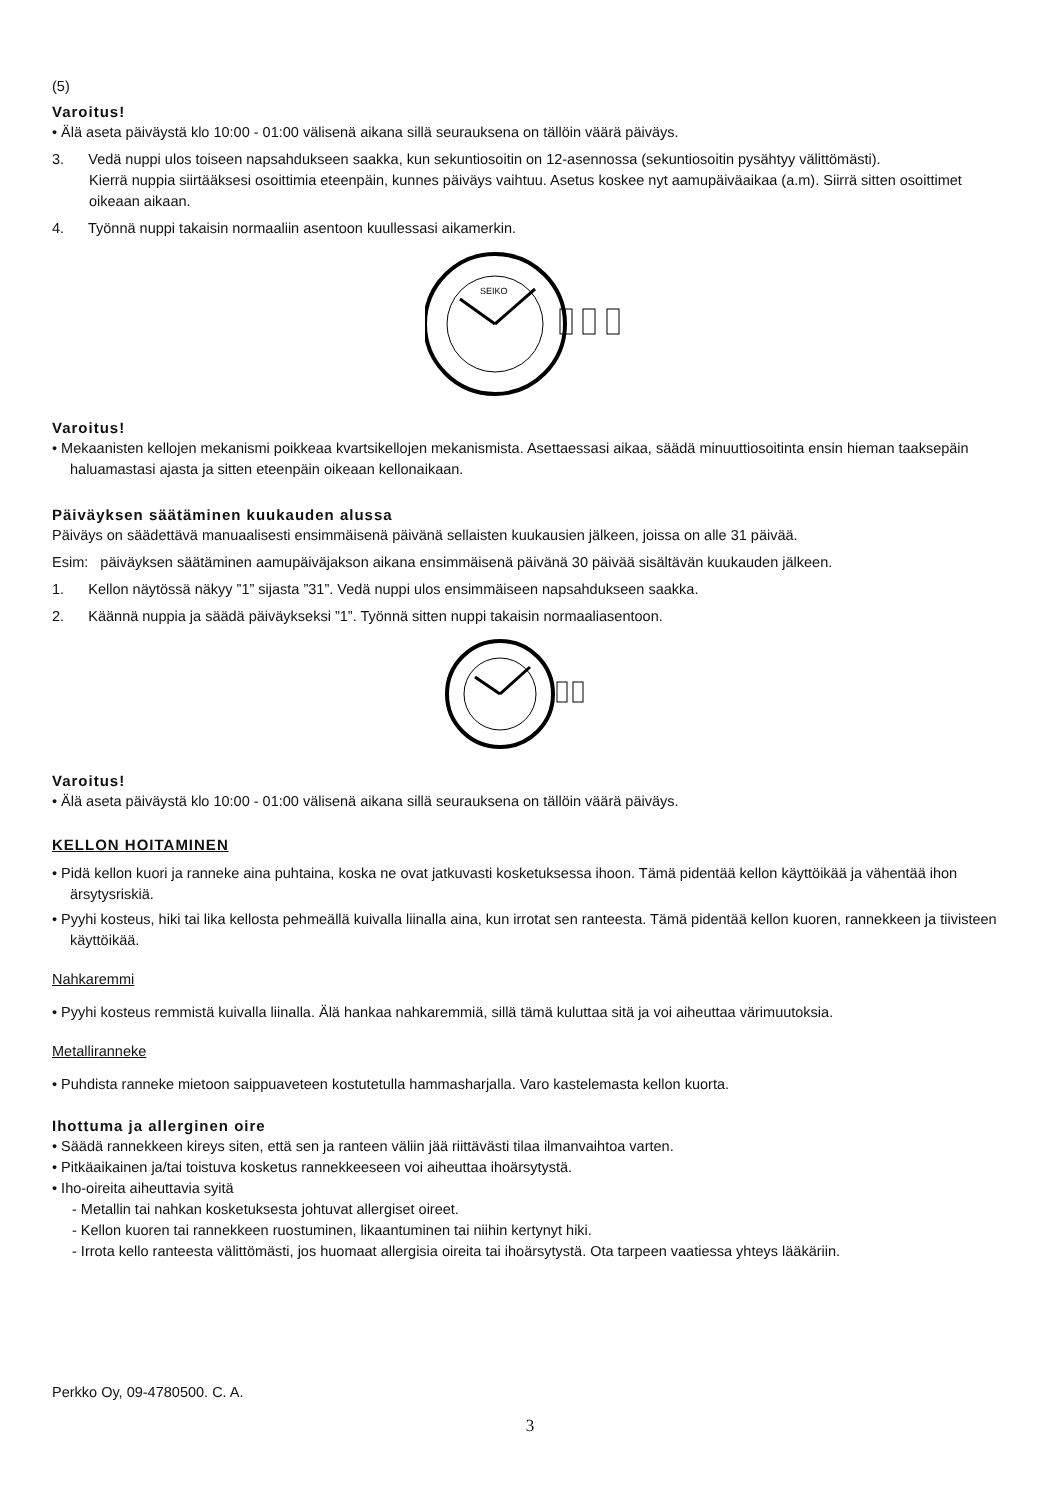(5)
Varoitus!
• Älä aseta päiväystä klo 10:00 - 01:00 välisenä aikana sillä seurauksena on tällöin väärä päiväys.
3. Vedä nuppi ulos toiseen napsahdukseen saakka, kun sekuntiosoitin on 12-asennossa (sekuntiosoitin pysähtyy välittömästi).
Kierrä nuppia siirtääksesi osoittimia eteenpäin, kunnes päiväys vaihtuu. Asetus koskee nyt aamupäiväaikaa (a.m). Siirrä sitten osoittimet oikeaan aikaan.
4. Työnnä nuppi takaisin normaaliin asentoon kuullessasi aikamerkin.
SEIKO
Varoitus!
• Mekaanisten kellojen mekanismi poikkeaa kvartsikellojen mekanismista. Asettaessasi aikaa, säädä minuuttiosoitinta ensin hieman taaksepäin haluamastasi ajasta ja sitten eteenpäin oikeaan kellonaikaan.
Päiväyksen säätäminen kuukauden alussa
Päiväys on säädettävä manuaalisesti ensimmäisenä päivänä sellaisten kuukausien jälkeen, joissa on alle 31 päivää.
Esim: päiväyksen säätäminen aamupäiväjakson aikana ensimmäisenä päivänä 30 päivää sisältävän kuukauden jälkeen.
1. Kellon näytössä näkyy ”1” sijasta ”31”. Vedä nuppi ulos ensimmäiseen napsahdukseen saakka.
2. Käännä nuppia ja säädä päiväykseksi ”1”. Työnnä sitten nuppi takaisin normaaliasentoon.
Varoitus!
• Älä aseta päiväystä klo 10:00 - 01:00 välisenä aikana sillä seurauksena on tällöin väärä päiväys.
KELLON HOITAMINEN
• Pidä kellon kuori ja ranneke aina puhtaina, koska ne ovat jatkuvasti kosketuksessa ihoon. Tämä pidentää kellon käyttöikää ja vähentää ihon ärsytysriskiä.
• Pyyhi kosteus, hiki tai lika kellosta pehmeällä kuivalla liinalla aina, kun irrotat sen ranteesta. Tämä pidentää kellon kuoren, rannekkeen ja tiivisteen käyttöikää.
Nahkaremmi
• Pyyhi kosteus remmistä kuivalla liinalla. Älä hankaa nahkaremmiä, sillä tämä kuluttaa sitä ja voi aiheuttaa värimuutoksia.
Metalliranneke
• Puhdista ranneke mietoon saippuaveteen kostutetulla hammasharjalla. Varo kastelemasta kellon kuorta.
Ihottuma ja allerginen oire
• Säädä rannekkeen kireys siten, että sen ja ranteen väliin jää riittävästi tilaa ilmanvaihtoa varten.
• Pitkäaikainen ja/tai toistuva kosketus rannekkeeseen voi aiheuttaa ihoärsytystä.
• Iho-oireita aiheuttavia syitä
- Metallin tai nahkan kosketuksesta johtuvat allergiset oireet.
- Kellon kuoren tai rannekkeen ruostuminen, likaantuminen tai niihin kertynyt hiki.
- Irrota kello ranteesta välittömästi, jos huomaat allergisia oireita tai ihoärsytystä. Ota tarpeen vaatiessa yhteys lääkäriin.
Perkko Oy, 09-4780500. C. A.
3